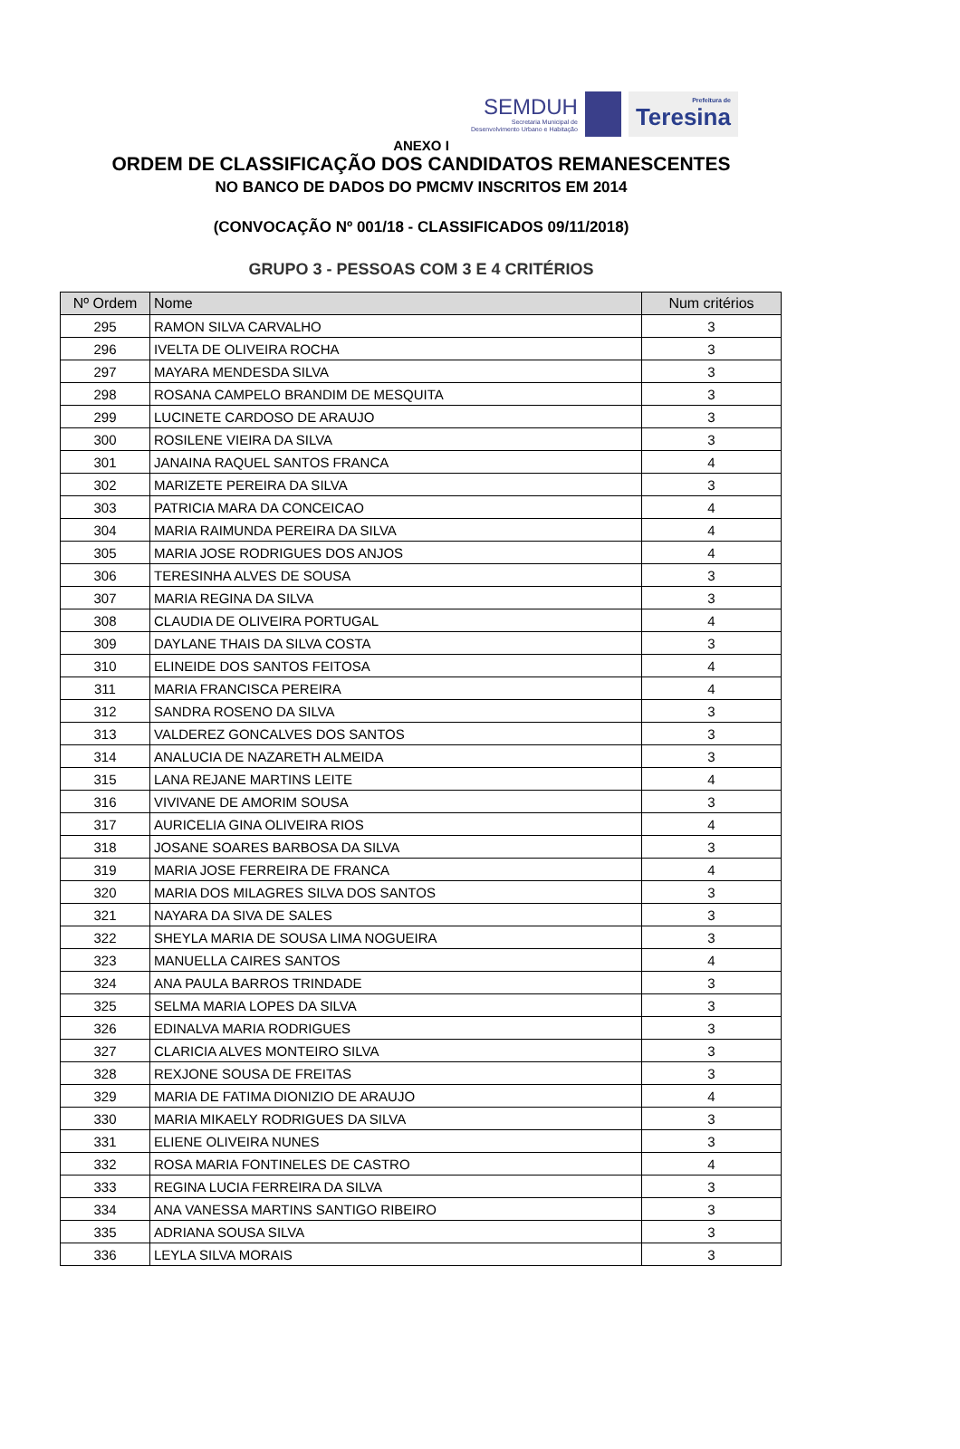SEMDUH
Secretaria Municipal de
Desenvolvimento Urbano e Habitação
Prefeitura de
Teresina
ANEXO I
ORDEM DE CLASSIFICAÇÃO DOS CANDIDATOS REMANESCENTES
NO BANCO DE DADOS DO PMCMV INSCRITOS EM 2014
(CONVOCAÇÃO Nº 001/18 - CLASSIFICADOS 09/11/2018)
GRUPO 3 - PESSOAS COM 3 E 4 CRITÉRIOS
| Nº Ordem | Nome | Num critérios |
| --- | --- | --- |
| 295 | RAMON SILVA CARVALHO | 3 |
| 296 | IVELTA DE OLIVEIRA ROCHA | 3 |
| 297 | MAYARA MENDESDA SILVA | 3 |
| 298 | ROSANA CAMPELO BRANDIM DE MESQUITA | 3 |
| 299 | LUCINETE CARDOSO DE ARAUJO | 3 |
| 300 | ROSILENE VIEIRA DA SILVA | 3 |
| 301 | JANAINA RAQUEL SANTOS FRANCA | 4 |
| 302 | MARIZETE PEREIRA DA SILVA | 3 |
| 303 | PATRICIA MARA DA CONCEICAO | 4 |
| 304 | MARIA RAIMUNDA PEREIRA DA SILVA | 4 |
| 305 | MARIA JOSE RODRIGUES DOS ANJOS | 4 |
| 306 | TERESINHA ALVES DE SOUSA | 3 |
| 307 | MARIA REGINA DA SILVA | 3 |
| 308 | CLAUDIA DE OLIVEIRA PORTUGAL | 4 |
| 309 | DAYLANE THAIS DA SILVA COSTA | 3 |
| 310 | ELINEIDE DOS SANTOS FEITOSA | 4 |
| 311 | MARIA FRANCISCA PEREIRA | 4 |
| 312 | SANDRA ROSENO DA SILVA | 3 |
| 313 | VALDEREZ GONCALVES DOS SANTOS | 3 |
| 314 | ANALUCIA DE NAZARETH ALMEIDA | 3 |
| 315 | LANA REJANE MARTINS LEITE | 4 |
| 316 | VIVIVANE DE AMORIM SOUSA | 3 |
| 317 | AURICELIA GINA OLIVEIRA RIOS | 4 |
| 318 | JOSANE SOARES BARBOSA DA SILVA | 3 |
| 319 | MARIA JOSE FERREIRA DE FRANCA | 4 |
| 320 | MARIA DOS MILAGRES SILVA DOS SANTOS | 3 |
| 321 | NAYARA DA SIVA DE SALES | 3 |
| 322 | SHEYLA MARIA DE SOUSA LIMA NOGUEIRA | 3 |
| 323 | MANUELLA CAIRES SANTOS | 4 |
| 324 | ANA PAULA BARROS TRINDADE | 3 |
| 325 | SELMA MARIA LOPES DA SILVA | 3 |
| 326 | EDINALVA MARIA RODRIGUES | 3 |
| 327 | CLARICIA ALVES MONTEIRO SILVA | 3 |
| 328 | REXJONE SOUSA DE FREITAS | 3 |
| 329 | MARIA DE FATIMA DIONIZIO DE ARAUJO | 4 |
| 330 | MARIA MIKAELY RODRIGUES DA SILVA | 3 |
| 331 | ELIENE OLIVEIRA NUNES | 3 |
| 332 | ROSA MARIA FONTINELES DE CASTRO | 4 |
| 333 | REGINA LUCIA FERREIRA DA SILVA | 3 |
| 334 | ANA VANESSA MARTINS SANTIGO RIBEIRO | 3 |
| 335 | ADRIANA SOUSA SILVA | 3 |
| 336 | LEYLA SILVA MORAIS | 3 |